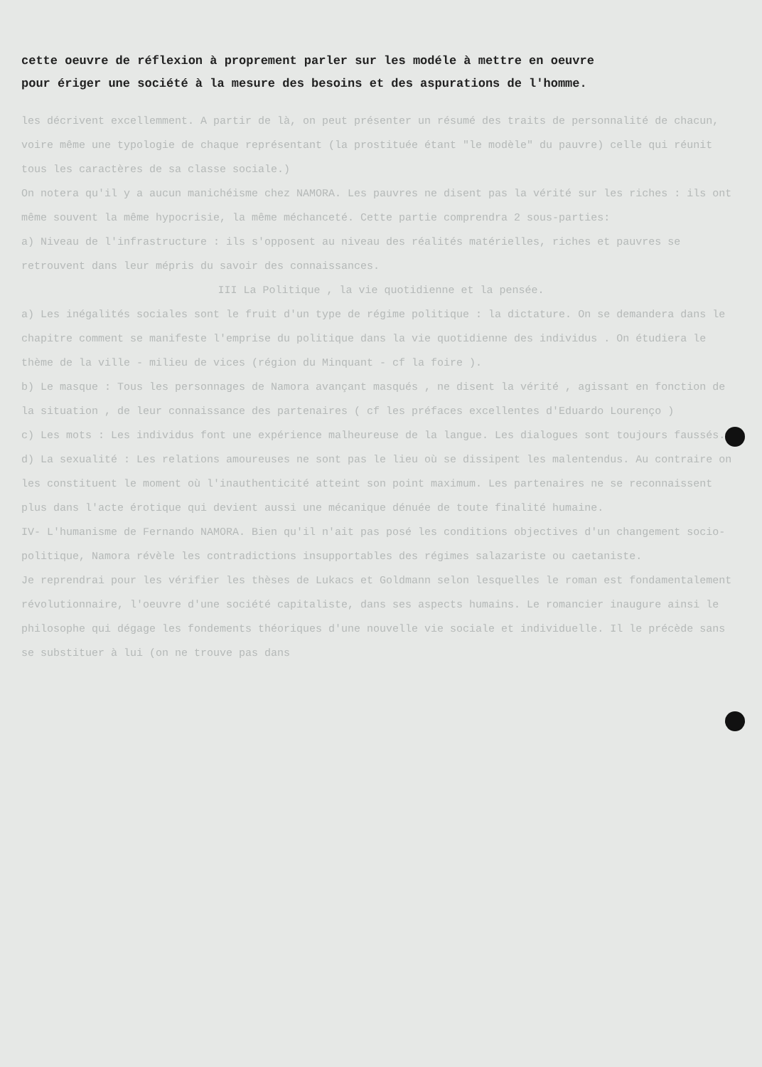cette oeuvre de réflexion à proprement parler sur les modéle à mettre en oeuvre
pour ériger une société à la mesure des besoins et des aspurations de l'homme.
les décrivent excellemment. A partir de là, on peut présenter un résumé des traits de personnalité de chacun, voire même une typologie de chaque représentant (la prostituée étant "le modèle" du pauvre) celle qui réunit tous les caractères de sa classe sociale.)
On notera qu'il y a aucun manichéisme chez NAMORA. Les pauvres ne disent pas la vérité sur les riches : ils ont même souvent la même hypocrisie, la même méchanceté. Cette partie comprendra 2 sous-parties:
a) Niveau de l'infrastructure : ils s'opposent au niveau des réalités matérielles, riches et pauvres se retrouvent dans leur mépris du savoir des connaissances.
III La Politique , la vie quotidienne et la pensée.
a) Les inégalités sociales sont le fruit d'un type de régime politique : la dictature. On se demandera dans le chapitre comment se manifeste l'emprise du politique dans la vie quotidienne des individus . On étudiera le thème de la ville - milieu de vices (région du Minquant - cf la foire ).
b) Le masque : Tous les personnages de Namora avançant masqués , ne disent la vérité , agissant en fonction de la situation , de leur connaissance des partenaires ( cf les préfaces excellentes d'Eduardo Lourenço )
c) Les mots : Les individus font une expérience malheureuse de la langue. Les dialogues sont toujours faussés.
d) La sexualité : Les relations amoureuses ne sont pas le lieu où se dissipent les malentendus. Au contraire on les constituent le moment où l'inauthenticité atteint son point maximum. Les partenaires ne se reconnaissent plus dans l'acte érotique qui devient aussi une mécanique dénuée de toute finalité humaine.
IV- L'humanisme de Fernando NAMORA. Bien qu'il n'ait pas posé les conditions objectives d'un changement socio-politique, Namora révèle les contradictions insupportables des régimes salazariste ou caetaniste.
Je reprendrai pour les vérifier les thèses de Lukacs et Goldmann selon lesquelles le roman est fondamentalement révolutionnaire, l'oeuvre d'une société capitaliste, dans ses aspects humains. Le romancier inaugure ainsi le philosophe qui dégage les fondements théoriques d'une nouvelle vie sociale et individuelle. Il le précède sans se substituer à lui (on ne trouve pas dans